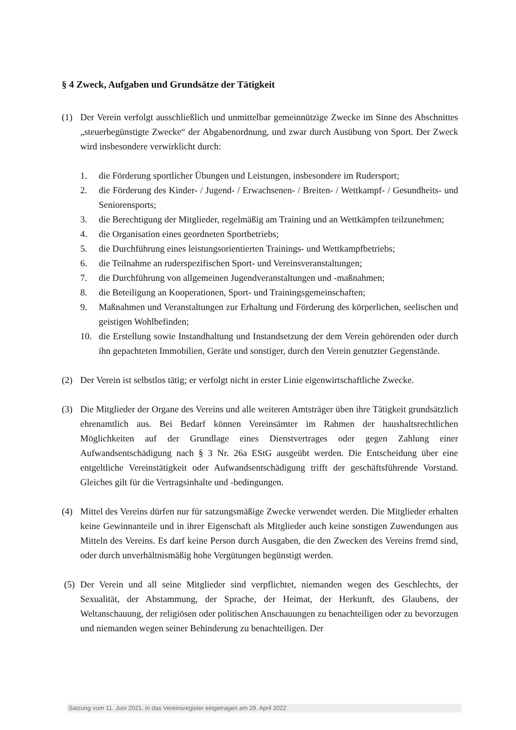§ 4 Zweck, Aufgaben und Grundsätze der Tätigkeit
(1) Der Verein verfolgt ausschließlich und unmittelbar gemeinnützige Zwecke im Sinne des Abschnittes „steuerbegünstigte Zwecke“ der Abgabenordnung, und zwar durch Ausübung von Sport. Der Zweck wird insbesondere verwirklicht durch:
1. die Förderung sportlicher Übungen und Leistungen, insbesondere im Rudersport;
2. die Förderung des Kinder- / Jugend- / Erwachsenen- / Breiten- / Wettkampf- / Gesundheits- und Seniorensports;
3. die Berechtigung der Mitglieder, regelmäßig am Training und an Wettkämpfen teilzunehmen;
4. die Organisation eines geordneten Sportbetriebs;
5. die Durchführung eines leistungsorientierten Trainings- und Wettkampfbetriebs;
6. die Teilnahme an ruderspezifischen Sport- und Vereinsveranstaltungen;
7. die Durchführung von allgemeinen Jugendveranstaltungen und -maßnahmen;
8. die Beteiligung an Kooperationen, Sport- und Trainingsgemeinschaften;
9. Maßnahmen und Veranstaltungen zur Erhaltung und Förderung des körperlichen, seelischen und geistigen Wohlbefinden;
10. die Erstellung sowie Instandhaltung und Instandsetzung der dem Verein gehörenden oder durch ihn gepachteten Immobilien, Geräte und sonstiger, durch den Verein genutzter Gegenstände.
(2) Der Verein ist selbstlos tätig; er verfolgt nicht in erster Linie eigenwirtschaftliche Zwecke.
(3) Die Mitglieder der Organe des Vereins und alle weiteren Amtsträger üben ihre Tätigkeit grundsätzlich ehrenamtlich aus. Bei Bedarf können Vereinsämter im Rahmen der haushaltsrechtlichen Möglichkeiten auf der Grundlage eines Dienstvertrages oder gegen Zahlung einer Aufwandsentschädigung nach § 3 Nr. 26a EStG ausgeübt werden. Die Entscheidung über eine entgeltliche Vereinstätigkeit oder Aufwandsentschädigung trifft der geschäftsführende Vorstand. Gleiches gilt für die Vertragsinhalte und -bedingungen.
(4) Mittel des Vereins dürfen nur für satzungsmäßige Zwecke verwendet werden. Die Mitglieder erhalten keine Gewinnanteile und in ihrer Eigenschaft als Mitglieder auch keine sonstigen Zuwendungen aus Mitteln des Vereins. Es darf keine Person durch Ausgaben, die den Zwecken des Vereins fremd sind, oder durch unverhältnismäßig hohe Vergütungen begünstigt werden.
(5) Der Verein und all seine Mitglieder sind verpflichtet, niemanden wegen des Geschlechts, der Sexualität, der Abstammung, der Sprache, der Heimat, der Herkunft, des Glaubens, der Weltanschauung, der religiösen oder politischen Anschauungen zu benachteiligen oder zu bevorzugen und niemanden wegen seiner Behinderung zu benachteiligen. Der
Satzung vom 11. Juni 2021, in das Vereinsregister eingetragen am 29. April 2022